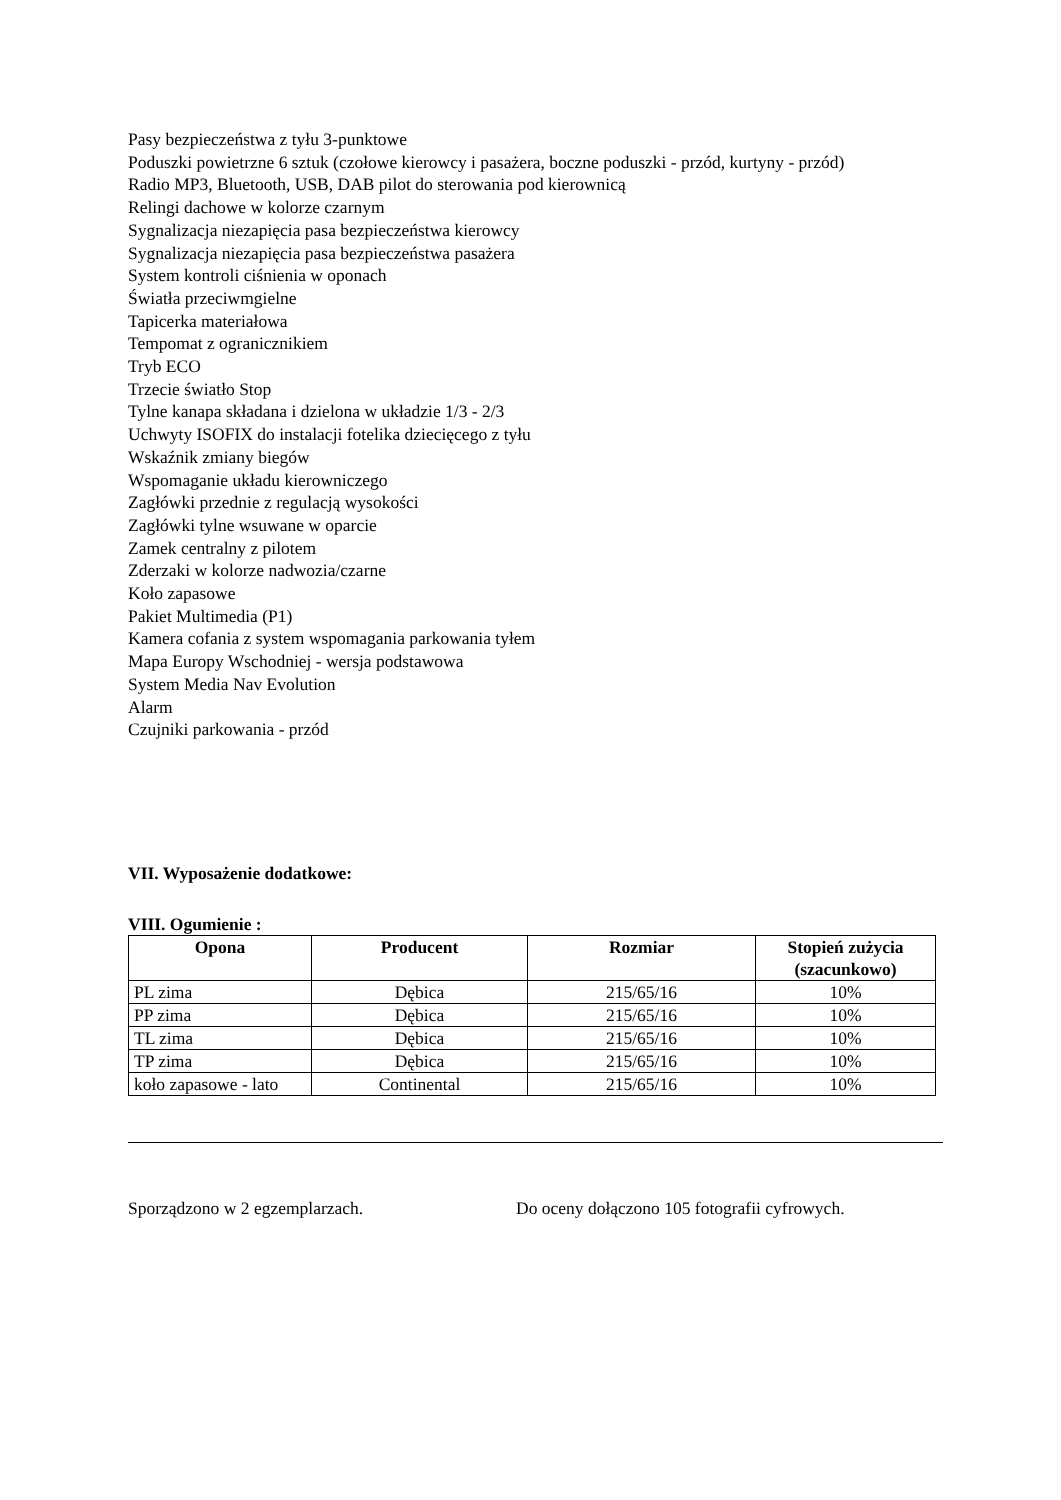Pasy bezpieczeństwa z tyłu 3-punktowe
Poduszki powietrzne 6 sztuk (czołowe kierowcy i pasażera, boczne poduszki - przód, kurtyny - przód)
Radio MP3, Bluetooth, USB, DAB pilot do sterowania pod kierownicą
Relingi dachowe w kolorze czarnym
Sygnalizacja niezapięcia pasa bezpieczeństwa kierowcy
Sygnalizacja niezapięcia pasa bezpieczeństwa pasażera
System kontroli ciśnienia w oponach
Światła przeciwmgielne
Tapicerka materiałowa
Tempomat z ogranicznikiem
Tryb ECO
Trzecie światło Stop
Tylne kanapa składana i dzielona w układzie 1/3 - 2/3
Uchwyty ISOFIX do instalacji fotelika dziecięcego z tyłu
Wskaźnik zmiany biegów
Wspomaganie układu kierowniczego
Zagłówki przednie z regulacją wysokości
Zagłówki tylne wsuwane w oparcie
Zamek centralny z pilotem
Zderzaki w kolorze nadwozia/czarne
Koło zapasowe
Pakiet Multimedia (P1)
Kamera cofania z system wspomagania parkowania tyłem
Mapa Europy Wschodniej - wersja podstawowa
System Media Nav Evolution
Alarm
Czujniki parkowania - przód
VII. Wyposażenie dodatkowe:
VIII. Ogumienie :
| Opona | Producent | Rozmiar | Stopień zużycia (szacunkowo) |
| --- | --- | --- | --- |
| PL zima | Dębica | 215/65/16 | 10% |
| PP zima | Dębica | 215/65/16 | 10% |
| TL zima | Dębica | 215/65/16 | 10% |
| TP zima | Dębica | 215/65/16 | 10% |
| koło zapasowe - lato | Continental | 215/65/16 | 10% |
Sporządzono w 2 egzemplarzach. Do oceny dołączono 105 fotografii cyfrowych.